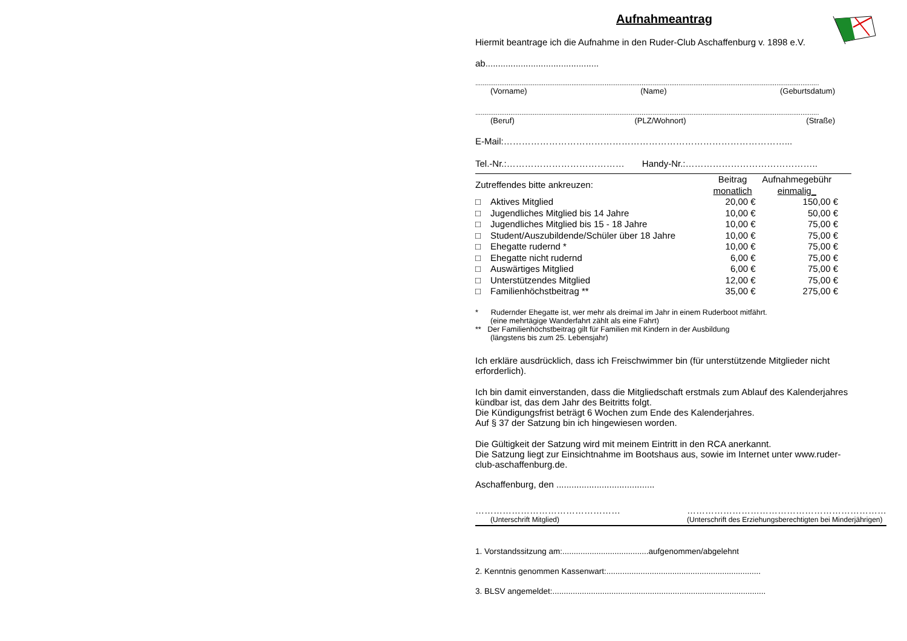Aufnahmeantrag
Hiermit beantrage ich die Aufnahme in den Ruder-Club Aschaffenburg v. 1898 e.V.
ab.............................................
..........................................................................................................................................................................................
(Vorname) (Name) (Geburtsdatum)
..........................................................................................................................................................................................
(Beruf) (PLZ/Wohnort) (Straße)
E-Mail:…………………………………………………………………………………...
Tel.-Nr.:………………………………… Handy-Nr.:……………………………………..
| Zutreffendes bitte ankreuzen: | | Beitrag monatlich | Aufnahmegebühr einmalig_ |
| □ | Aktives Mitglied | 20,00 € | 150,00 € |
| □ | Jugendliches Mitglied bis 14 Jahre | 10,00 € | 50,00 € |
| □ | Jugendliches Mitglied bis 15 - 18 Jahre | 10,00 € | 75,00 € |
| □ | Student/Auszubildende/Schüler über 18 Jahre | 10,00 € | 75,00 € |
| □ | Ehegatte rudernd * | 10,00 € | 75,00 € |
| □ | Ehegatte nicht rudernd | 6,00 € | 75,00 € |
| □ | Auswärtiges Mitglied | 6,00 € | 75,00 € |
| □ | Unterstützendes Mitglied | 12,00 € | 75,00 € |
| □ | Familienhöchstbeitrag ** | 35,00 € | 275,00 € |
* Rudernder Ehegatte ist, wer mehr als dreimal im Jahr in einem Ruderboot mitfährt.
(eine mehrtägige Wanderfahrt zählt als eine Fahrt)
** Der Familienhöchstbeitrag gilt für Familien mit Kindern in der Ausbildung
(längstens bis zum 25. Lebensjahr)
Ich erkläre ausdrücklich, dass ich Freischwimmer bin (für unterstützende Mitglieder nicht erforderlich).
Ich bin damit einverstanden, dass die Mitgliedschaft erstmals zum Ablauf des Kalenderjahres kündbar ist, das dem Jahr des Beitritts folgt.
Die Kündigungsfrist beträgt 6 Wochen zum Ende des Kalenderjahres.
Auf § 37 der Satzung bin ich hingewiesen worden.
Die Gültigkeit der Satzung wird mit meinem Eintritt in den RCA anerkannt.
Die Satzung liegt zur Einsichtnahme im Bootshaus aus, sowie im Internet unter www.ruder-club-aschaffenburg.de.
Aschaffenburg, den .......................................
…………………………………………
(Unterschrift Mitglied)
…………………………………………………………
(Unterschrift des Erziehungsberechtigten bei Minderjährigen)
1. Vorstandssitzung am:......................................aufgenommen/abgelehnt
2. Kenntnis genommen Kassenwart:....................................................................
3. BLSV angemeldet:..............................................................................................